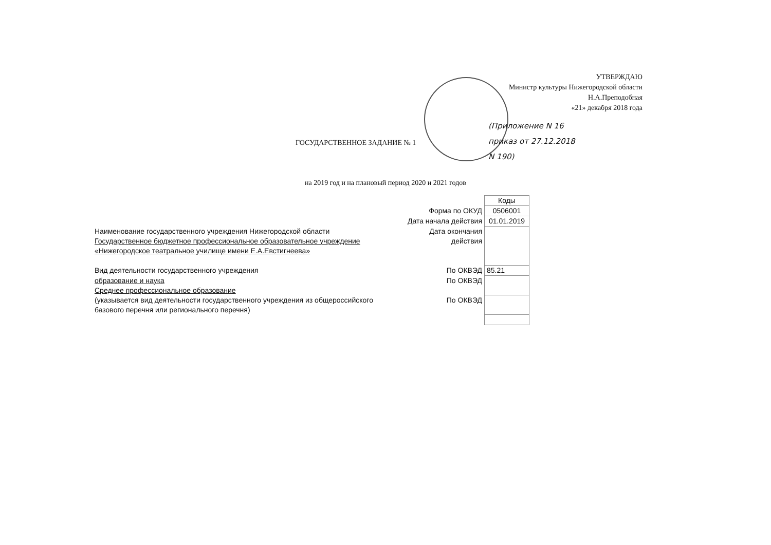УТВЕРЖДАЮ
Министр культуры Нижегородской области
Н.А.Преподобная
«21» декабря 2018 года
(Приложение N 16
приказ от 27.12.2018
N 190)
ГОСУДАРСТВЕННОЕ ЗАДАНИЕ № 1
на 2019 год и на плановый период 2020 и 2021 годов
| | | Коды |
| | Форма по ОКУД | 0506001 |
| | Дата начала действия | 01.01.2019 |
| Наименование государственного учреждения Нижегородской области Государственное бюджетное профессиональное образовательное учреждение «Нижегородское театральное училище имени Е.А.Евстигнеева» | Дата окончания действия | |
| Вид деятельности государственного учреждения | По ОКВЭД | 85.21 |
| образование и наука Среднее профессиональное образование | По ОКВЭД | |
| (указывается вид деятельности государственного учреждения из общероссийского базового перечня или регионального перечня) | По ОКВЭД | |